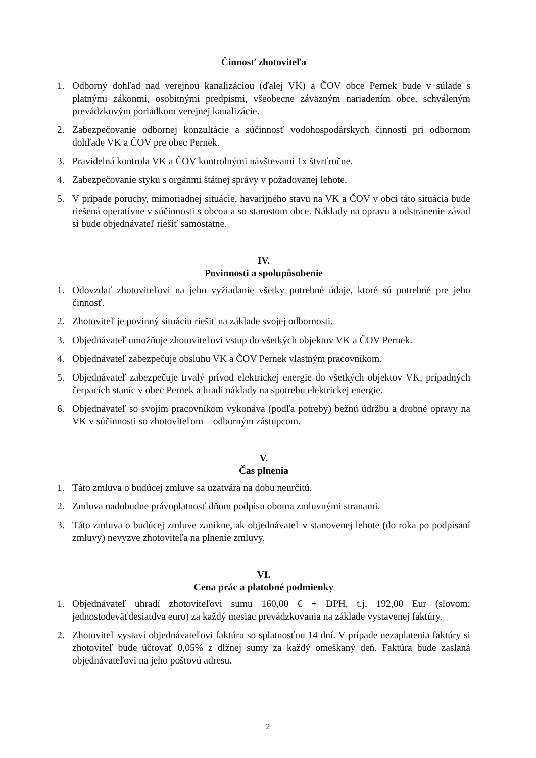Činnosť zhotoviteľa
1. Odborný dohľad nad verejnou kanalizáciou (ďalej VK) a ČOV obce Pernek bude v súlade s platnými zákonmi, osobitnými predpismi, všeobecne záväzným nariadením obce, schváleným prevádzkovým poriadkom verejnej kanalizácie.
2. Zabezpečovanie odbornej konzultácie a súčinnosť vodohospodárskych činností pri odbornom dohľade VK a ČOV pre obec Pernek.
3. Pravidelná kontrola VK a ČOV kontrolnými návštevami 1x štvrťročne.
4. Zabezpečovanie styku s orgánmi štátnej správy v požadovanej lehote.
5. V prípade poruchy, mimoriadnej situácie, havarijného stavu na VK a ČOV v obci táto situácia bude riešená operatívne v súčinnosti s obcou a so starostom obce. Náklady na opravu a odstránenie závad si bude objednávateľ riešiť samostatne.
IV.
Povinnosti a spolupôsobenie
1. Odovzdať zhotoviteľovi na jeho vyžiadanie všetky potrebné údaje, ktoré sú potrebné pre jeho činnosť.
2. Zhotoviteľ je povinný situáciu riešiť na základe svojej odbornosti.
3. Objednávateľ umožňuje zhotoviteľovi vstup do všetkých objektov VK a ČOV Pernek.
4. Objednávateľ zabezpečuje obsluhu VK a ČOV Pernek vlastným pracovníkom.
5. Objednávateľ zabezpečuje trvalý prívod elektrickej energie do všetkých objektov VK, prípadných čerpacích staníc v obec Pernek a hradí náklady na spotrebu elektrickej energie.
6. Objednávateľ so svojím pracovníkom vykonáva (podľa potreby) bežnú údržbu a drobné opravy na VK v súčinnosti so zhotoviteľom – odborným zástupcom.
V.
Čas plnenia
1. Táto zmluva o budúcej zmluve sa uzatvára na dobu neurčitú.
2. Zmluva nadobudne právoplatnosť dňom podpisu oboma zmluvnými stranami.
3. Táto zmluva o budúcej zmluve zanikne, ak objednávateľ v stanovenej lehote (do roka po podpísaní zmluvy) nevyzve zhotoviteľa na plnenie zmluvy.
VI.
Cena prác a platobné podmienky
1. Objednávateľ uhradí zhotoviteľovi sumu 160,00 € + DPH, t.j. 192,00 Eur (slovom: jednostodeväťdesiatdva euro) za každý mesiac prevádzkovania na základe vystavenej faktúry.
2. Zhotoviteľ vystaví objednávateľovi faktúru so splatnosťou 14 dní. V prípade nezaplatenia faktúry si zhotoviteľ bude účtovať 0,05% z dlžnej sumy za každý omeškaný deň. Faktúra bude zaslaná objednávateľovi na jeho poštovú adresu.
2